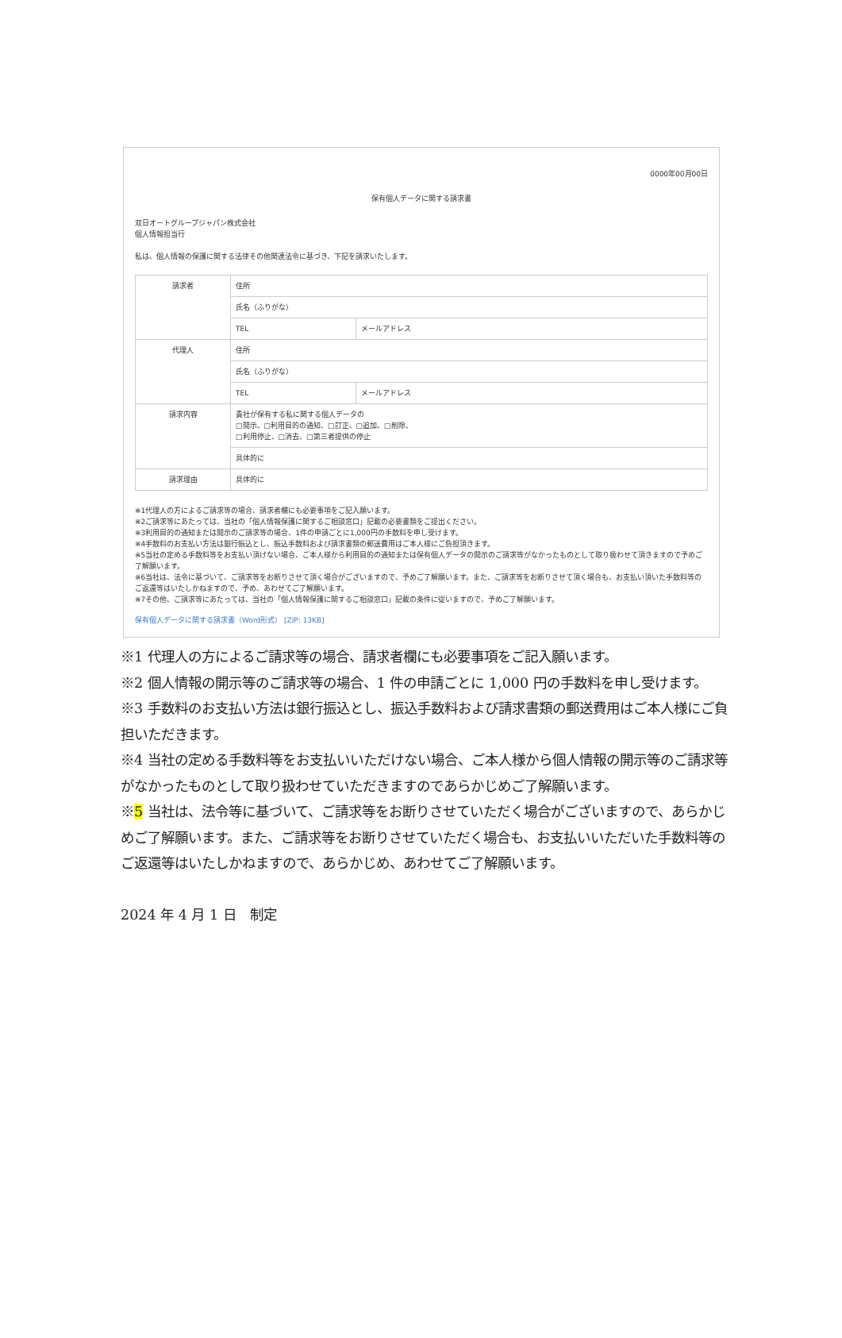0000年00月00日
保有個人データに関する請求書
双日オートグループジャパン株式会社
個人情報担当行
私は、個人情報の保護に関する法律その他関連法令に基づき、下記を請求いたします。
| 請求者 | 住所 | |
| | 氏名（ふりがな） | |
| | TEL | メールアドレス |
| 代理人 | 住所 | |
| | 氏名（ふりがな） | |
| | TEL | メールアドレス |
| 請求内容 | 貴社が保有する私に関する個人データの □開示、□利用目的の通知、□訂正、□追加、□削除、 □利用停止、□消去、□第三者提供の停止 | |
| | 具体的に | |
| 請求理由 | 具体的に | |
※1代理人の方によるご請求等の場合、請求者欄にも必要事項をご記入願います。
※2ご請求等にあたっては、当社の「個人情報保護に関するご相談窓口」記載の必要書類をご提出ください。
※3利用目的の通知または開示のご請求等の場合、1件の申請ごとに1,000円の手数料を申し受けます。
※4手数料のお支払い方法は銀行振込とし、振込手数料および請求書類の郵送費用はご本人様にご負担頂きます。
※5当社の定める手数料等をお支払い頂けない場合、ご本人様から利用目的の通知または保有個人データの開示のご請求等がなかったものとして取り扱わせて頂きますので予めご了解願います。
※6当社は、法令に基づいて、ご請求等をお断りさせて頂く場合がございますので、予めご了解願います。また、ご請求等をお断りさせて頂く場合も、お支払い頂いた手数料等のご返還等はいたしかねますので、予め、あわせてご了解願います。
※7その他、ご請求等にあたっては、当社の「個人情報保護に関するご相談窓口」記載の条件に従いますので、予めご了解願います。
保有個人データに関する請求書（Word形式） [ZIP: 13KB]
※1 代理人の方によるご請求等の場合、請求者欄にも必要事項をご記入願います。
※2 個人情報の開示等のご請求等の場合、1 件の申請ごとに 1,000 円の手数料を申し受けます。
※3 手数料のお支払い方法は銀行振込とし、振込手数料および請求書類の郵送費用はご本人様にご負担いただきます。
※4 当社の定める手数料等をお支払いいただけない場合、ご本人様から個人情報の開示等のご請求等がなかったものとして取り扱わせていただきますのであらかじめご了解願います。
※5 当社は、法令等に基づいて、ご請求等をお断りさせていただく場合がございますので、あらかじめご了解願います。また、ご請求等をお断りさせていただく場合も、お支払いいただいた手数料等のご返還等はいたしかねますので、あらかじめ、あわせてご了解願います。
2024 年 4 月 1 日　制定